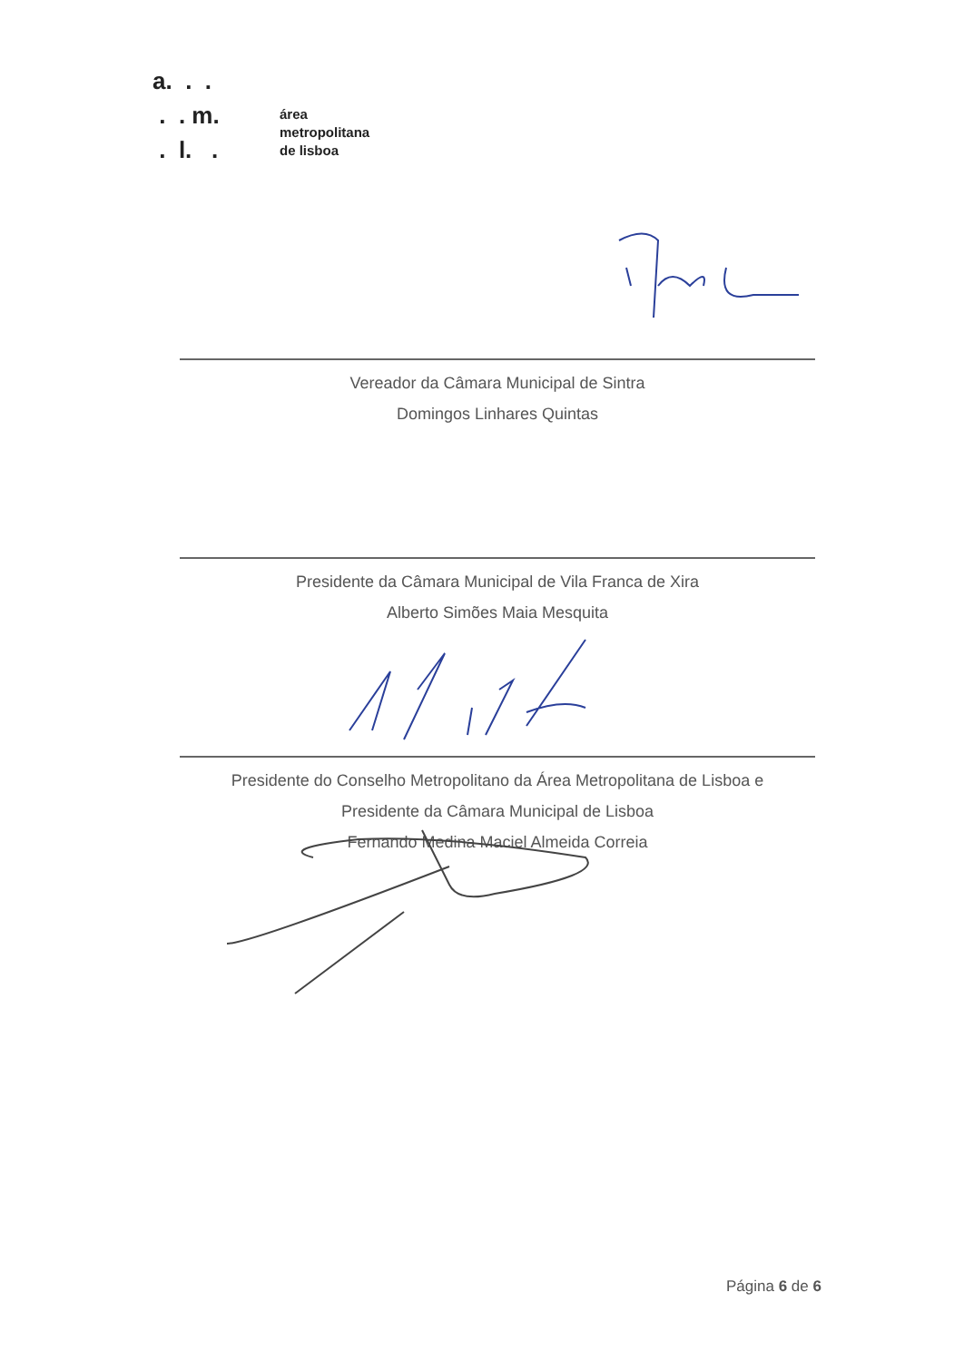a. . .
. . m.
. l. .
área
metropolitana
de lisboa
Vereador da Câmara Municipal de Sintra
Domingos Linhares Quintas
Presidente da Câmara Municipal de Vila Franca de Xira
Alberto Simões Maia Mesquita
Presidente do Conselho Metropolitano da Área Metropolitana de Lisboa e
Presidente da Câmara Municipal de Lisboa
Fernando Medina Maciel Almeida Correia
Página 6 de 6